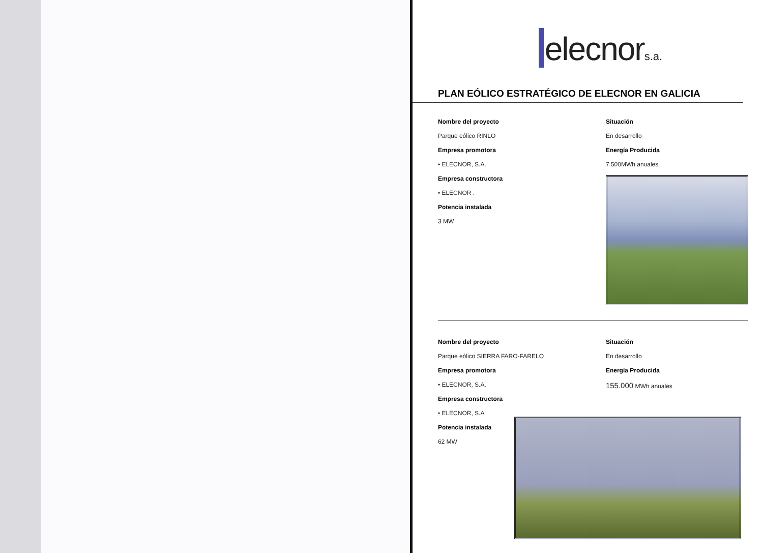elecnors.a.
PLAN EÓLICO ESTRATÉGICO DE ELECNOR EN GALICIA
Nombre del proyecto
Parque eólico RINLO
Empresa promotora
• ELECNOR, S.A.
Empresa constructora
• ELECNOR .
Potencia instalada
3 MW
Situación
En desarrollo
Energía Producida
7.500MWh anuales
Nombre del proyecto
Parque eólico SIERRA FARO-FARELO
Empresa promotora
• ELECNOR, S.A.
Empresa constructora
• ELECNOR, S.A
Potencia instalada
62 MW
Situación
En desarrollo
Energía Producida
155.000 MWh anuales